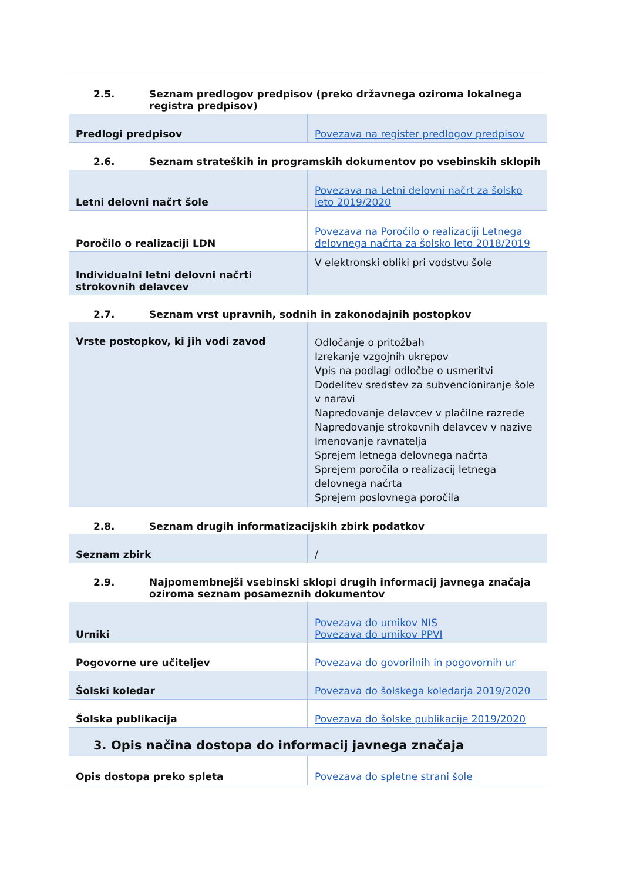2.5. Seznam predlogov predpisov (preko državnega oziroma lokalnega registra predpisov)
| Predlogi predpisov | Povezava na register predlogov predpisov |
2.6. Seznam strateških in programskih dokumentov po vsebinskih sklopih
| Letni delovni načrt šole | Povezava na Letni delovni načrt za šolsko leto 2019/2020 |
| Poročilo o realizaciji LDN | Povezava na Poročilo o realizaciji Letnega delovnega načrta za šolsko leto 2018/2019 |
| Individualni letni delovni načrti strokovnih delavcev | V elektronski obliki pri vodstvu šole |
2.7. Seznam vrst upravnih, sodnih in zakonodajnih postopkov
| Vrste postopkov, ki jih vodi zavod | Odločanje o pritožbah Izrekanje vzgojnih ukrepov Vpis na podlagi odločbe o usmeritvi Dodelitev sredstev za subvencioniranje šole v naravi Napredovanje delavcev v plačilne razrede Napredovanje strokovnih delavcev v nazive Imenovanje ravnatelja Sprejem letnega delovnega načrta Sprejem poročila o realizacij letnega delovnega načrta Sprejem poslovnega poročila |
2.8. Seznam drugih informatizacijskih zbirk podatkov
| Seznam zbirk | / |
2.9. Najpomembnejši vsebinski sklopi drugih informacij javnega značaja oziroma seznam posameznih dokumentov
| Urniki | Povezava do urnikov NIS Povezava do urnikov PPVI |
| Pogovorne ure učiteljev | Povezava do govorilnih in pogovornih ur |
| Šolski koledar | Povezava do šolskega koledarja 2019/2020 |
| Šolska publikacija | Povezava do šolske publikacije 2019/2020 |
3. Opis načina dostopa do informacij javnega značaja
| Opis dostopa preko spleta | Povezava do spletne strani šole |